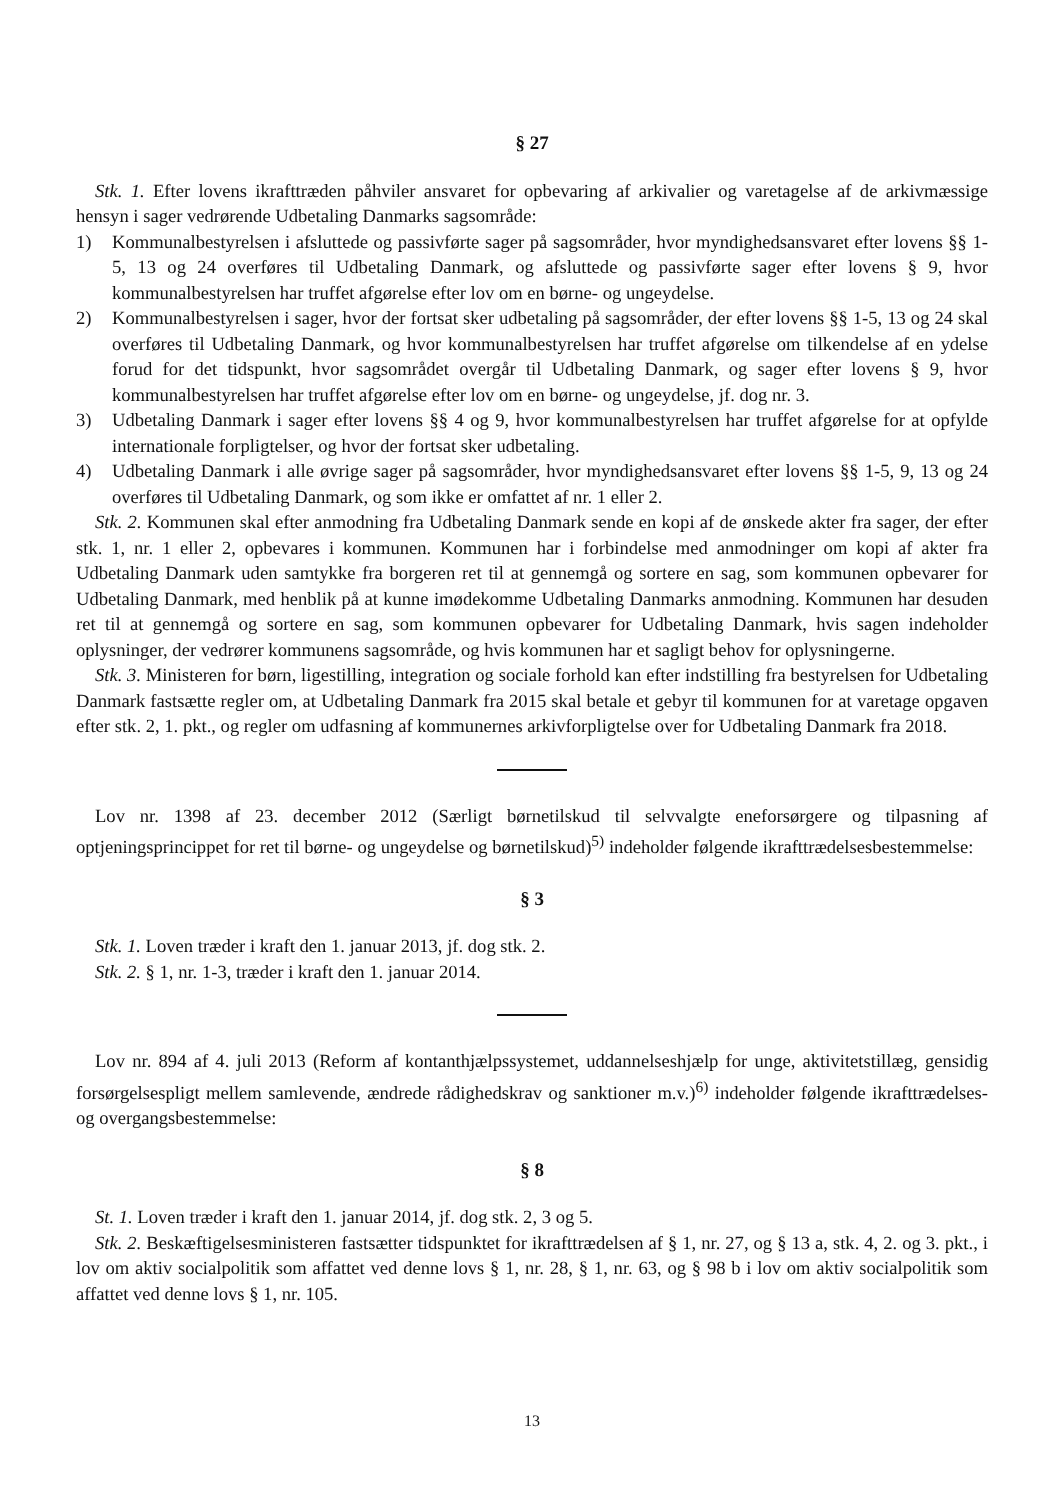§ 27
Stk. 1. Efter lovens ikrafttræden påhviler ansvaret for opbevaring af arkivalier og varetagelse af de arkivmæssige hensyn i sager vedrørende Udbetaling Danmarks sagsområde:
1) Kommunalbestyrelsen i afsluttede og passivførte sager på sagsområder, hvor myndighedsansvaret efter lovens §§ 1-5, 13 og 24 overføres til Udbetaling Danmark, og afsluttede og passivførte sager efter lovens § 9, hvor kommunalbestyrelsen har truffet afgørelse efter lov om en børne- og ungeydelse.
2) Kommunalbestyrelsen i sager, hvor der fortsat sker udbetaling på sagsområder, der efter lovens §§ 1-5, 13 og 24 skal overføres til Udbetaling Danmark, og hvor kommunalbestyrelsen har truffet afgørelse om tilkendelse af en ydelse forud for det tidspunkt, hvor sagsområdet overgår til Udbetaling Danmark, og sager efter lovens § 9, hvor kommunalbestyrelsen har truffet afgørelse efter lov om en børne- og ungeydelse, jf. dog nr. 3.
3) Udbetaling Danmark i sager efter lovens §§ 4 og 9, hvor kommunalbestyrelsen har truffet afgørelse for at opfylde internationale forpligtelser, og hvor der fortsat sker udbetaling.
4) Udbetaling Danmark i alle øvrige sager på sagsområder, hvor myndighedsansvaret efter lovens §§ 1-5, 9, 13 og 24 overføres til Udbetaling Danmark, og som ikke er omfattet af nr. 1 eller 2.
Stk. 2. Kommunen skal efter anmodning fra Udbetaling Danmark sende en kopi af de ønskede akter fra sager, der efter stk. 1, nr. 1 eller 2, opbevares i kommunen. Kommunen har i forbindelse med anmodninger om kopi af akter fra Udbetaling Danmark uden samtykke fra borgeren ret til at gennemgå og sortere en sag, som kommunen opbevarer for Udbetaling Danmark, med henblik på at kunne imødekomme Udbetaling Danmarks anmodning. Kommunen har desuden ret til at gennemgå og sortere en sag, som kommunen opbevarer for Udbetaling Danmark, hvis sagen indeholder oplysninger, der vedrører kommunens sagsområde, og hvis kommunen har et sagligt behov for oplysningerne.
Stk. 3. Ministeren for børn, ligestilling, integration og sociale forhold kan efter indstilling fra bestyrelsen for Udbetaling Danmark fastsætte regler om, at Udbetaling Danmark fra 2015 skal betale et gebyr til kommunen for at varetage opgaven efter stk. 2, 1. pkt., og regler om udfasning af kommunernes arkivforpligtelse over for Udbetaling Danmark fra 2018.
Lov nr. 1398 af 23. december 2012 (Særligt børnetilskud til selvvalgte eneforsørgere og tilpasning af optjeningsprincippet for ret til børne- og ungeydelse og børnetilskud)<sup>5)</sup> indeholder følgende ikrafttrædelsesbestemmelse:
§ 3
Stk. 1. Loven træder i kraft den 1. januar 2013, jf. dog stk. 2.
Stk. 2. § 1, nr. 1-3, træder i kraft den 1. januar 2014.
Lov nr. 894 af 4. juli 2013 (Reform af kontanthjælpssystemet, uddannelseshjælp for unge, aktivitetstillæg, gensidig forsørgelsespligt mellem samlevende, ændrede rådighedskrav og sanktioner m.v.)<sup>6)</sup> indeholder følgende ikrafttrædelses- og overgangsbestemmelse:
§ 8
St. 1. Loven træder i kraft den 1. januar 2014, jf. dog stk. 2, 3 og 5.
Stk. 2. Beskæftigelsesministeren fastsætter tidspunktet for ikrafttrædelsen af § 1, nr. 27, og § 13 a, stk. 4, 2. og 3. pkt., i lov om aktiv socialpolitik som affattet ved denne lovs § 1, nr. 28, § 1, nr. 63, og § 98 b i lov om aktiv socialpolitik som affattet ved denne lovs § 1, nr. 105.
13